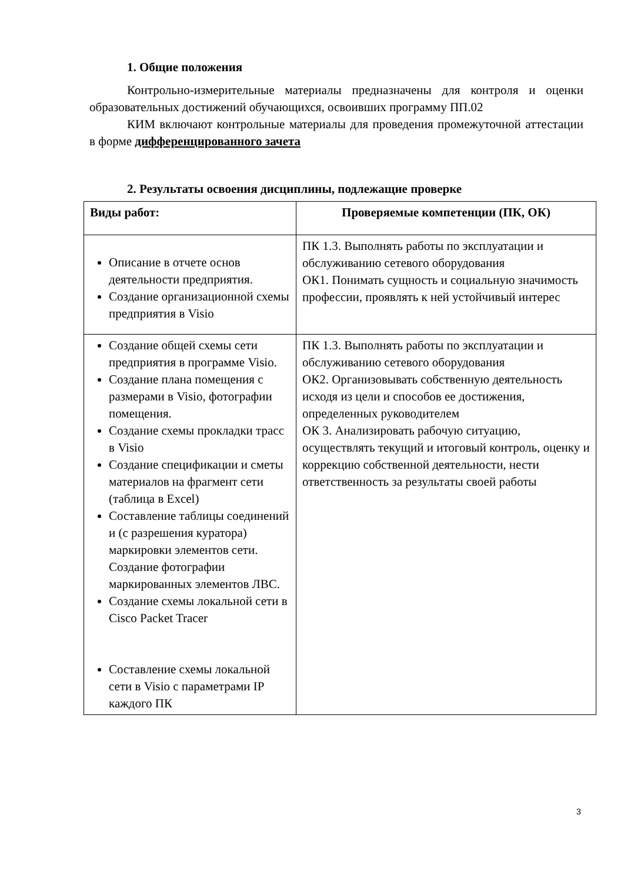1. Общие положения
Контрольно-измерительные материалы предназначены для контроля и оценки образовательных достижений обучающихся, освоивших программу ПП.02
КИМ включают контрольные материалы для проведения промежуточной аттестации в форме дифференцированного зачета
2. Результаты освоения дисциплины, подлежащие проверке
| Виды работ: | Проверяемые компетенции (ПК, ОК) |
| --- | --- |
| Описание в отчете основ деятельности предприятия. Создание организационной схемы предприятия в Visio | ПК 1.3. Выполнять работы по эксплуатации и обслуживанию сетевого оборудования ОК1. Понимать сущность и социальную значимость профессии, проявлять к ней устойчивый интерес |
| Создание общей схемы сети предприятия в программе Visio. Создание плана помещения с размерами в Visio, фотографии помещения. Создание схемы прокладки трасс в Visio Создание спецификации и сметы материалов на фрагмент сети (таблица в Excel) Составление таблицы соединений и (с разрешения куратора) маркировки элементов сети. Создание фотографии маркированных элементов ЛВС. Создание схемы локальной сети в Cisco Packet Tracer Составление схемы локальной сети в Visio с параметрами IP каждого ПК | ПК 1.3. Выполнять работы по эксплуатации и обслуживанию сетевого оборудования ОК2. Организовывать собственную деятельность исходя из цели и способов ее достижения, определенных руководителем ОК 3. Анализировать рабочую ситуацию, осуществлять текущий и итоговый контроль, оценку и коррекцию собственной деятельности, нести ответственность за результаты своей работы |
3